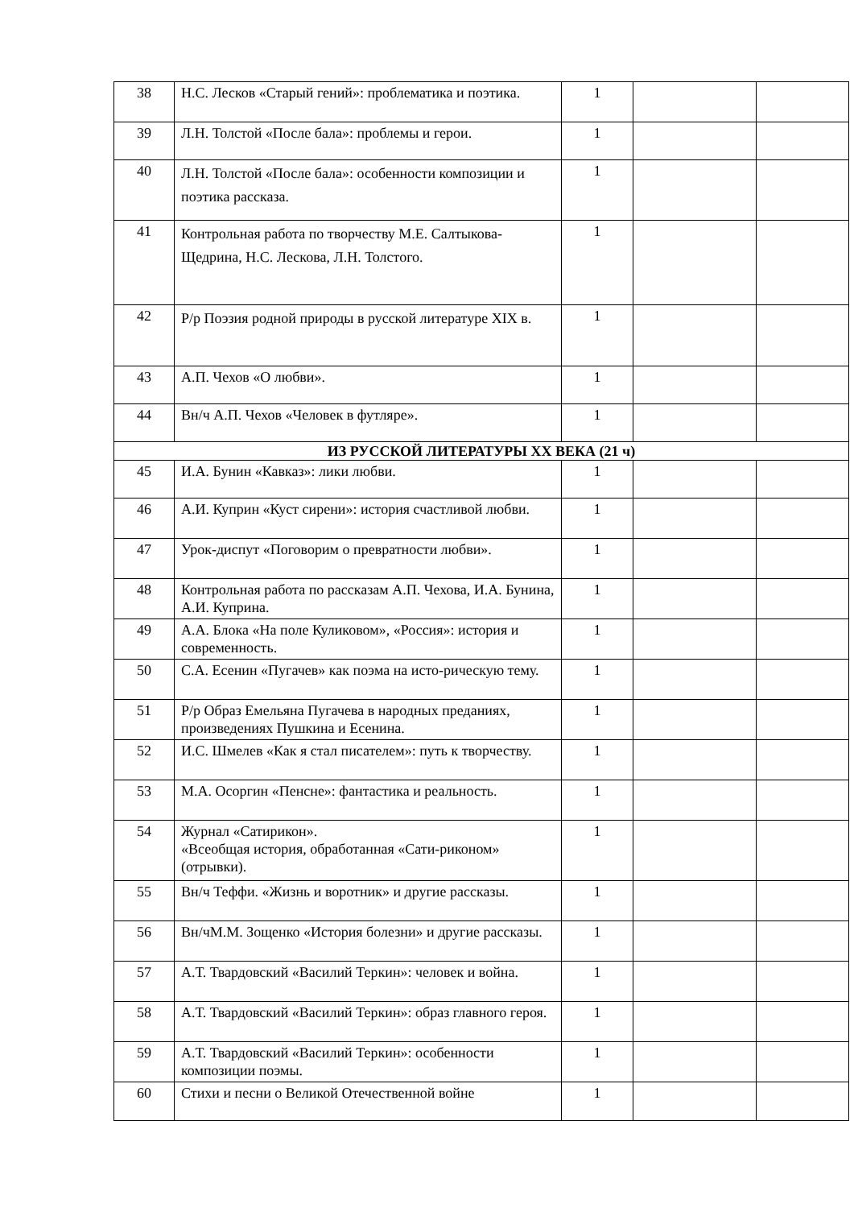| 38 | Н.С. Лесков «Старый гений»: проблематика и поэтика. | 1 | | |
| 39 | Л.Н. Толстой «После бала»: проблемы и герои. | 1 | | |
| 40 | Л.Н. Толстой «После бала»: особенности композиции и поэтика рассказа. | 1 | | |
| 41 | Контрольная работа по творчеству М.Е. Салтыкова-Щедрина, Н.С. Лескова, Л.Н. Толстого. | 1 | | |
| 42 | Р/р Поэзия родной природы в русской литературе XIX в. | 1 | | |
| 43 | А.П. Чехов «О любви». | 1 | | |
| 44 | Вн/ч А.П. Чехов «Человек в футляре». | 1 | | |
| ИЗ РУССКОЙ ЛИТЕРАТУРЫ XX ВЕКА (21 ч) | | | | |
| 45 | И.А. Бунин «Кавказ»: лики любви. | 1 | | |
| 46 | А.И. Куприн «Куст сирени»: история счастливой любви. | 1 | | |
| 47 | Урок-диспут «Поговорим о превратности любви». | 1 | | |
| 48 | Контрольная работа по рассказам А.П. Чехова, И.А. Бунина, А.И. Куприна. | 1 | | |
| 49 | А.А. Блока «На поле Куликовом», «Россия»: история и современность. | 1 | | |
| 50 | С.А. Есенин «Пугачев» как поэма на исто-рическую тему. | 1 | | |
| 51 | Р/р Образ Емельяна Пугачева в народных преданиях, произведениях Пушкина и Есенина. | 1 | | |
| 52 | И.С. Шмелев «Как я стал писателем»: путь к творчеству. | 1 | | |
| 53 | М.А. Осоргин «Пенсне»: фантастика и реальность. | 1 | | |
| 54 | Журнал «Сатирикон». «Всеобщая история, обработанная «Сати-риконом» (отрывки). | 1 | | |
| 55 | Вн/ч Теффи. «Жизнь и воротник» и другие рассказы. | 1 | | |
| 56 | Вн/чМ.М. Зощенко «История болезни» и другие рассказы. | 1 | | |
| 57 | А.Т. Твардовский «Василий Теркин»: человек и война. | 1 | | |
| 58 | А.Т. Твардовский «Василий Теркин»: образ главного героя. | 1 | | |
| 59 | А.Т. Твардовский «Василий Теркин»: особенности композиции поэмы. | 1 | | |
| 60 | Стихи и песни о Великой Отечественной войне | 1 | | |